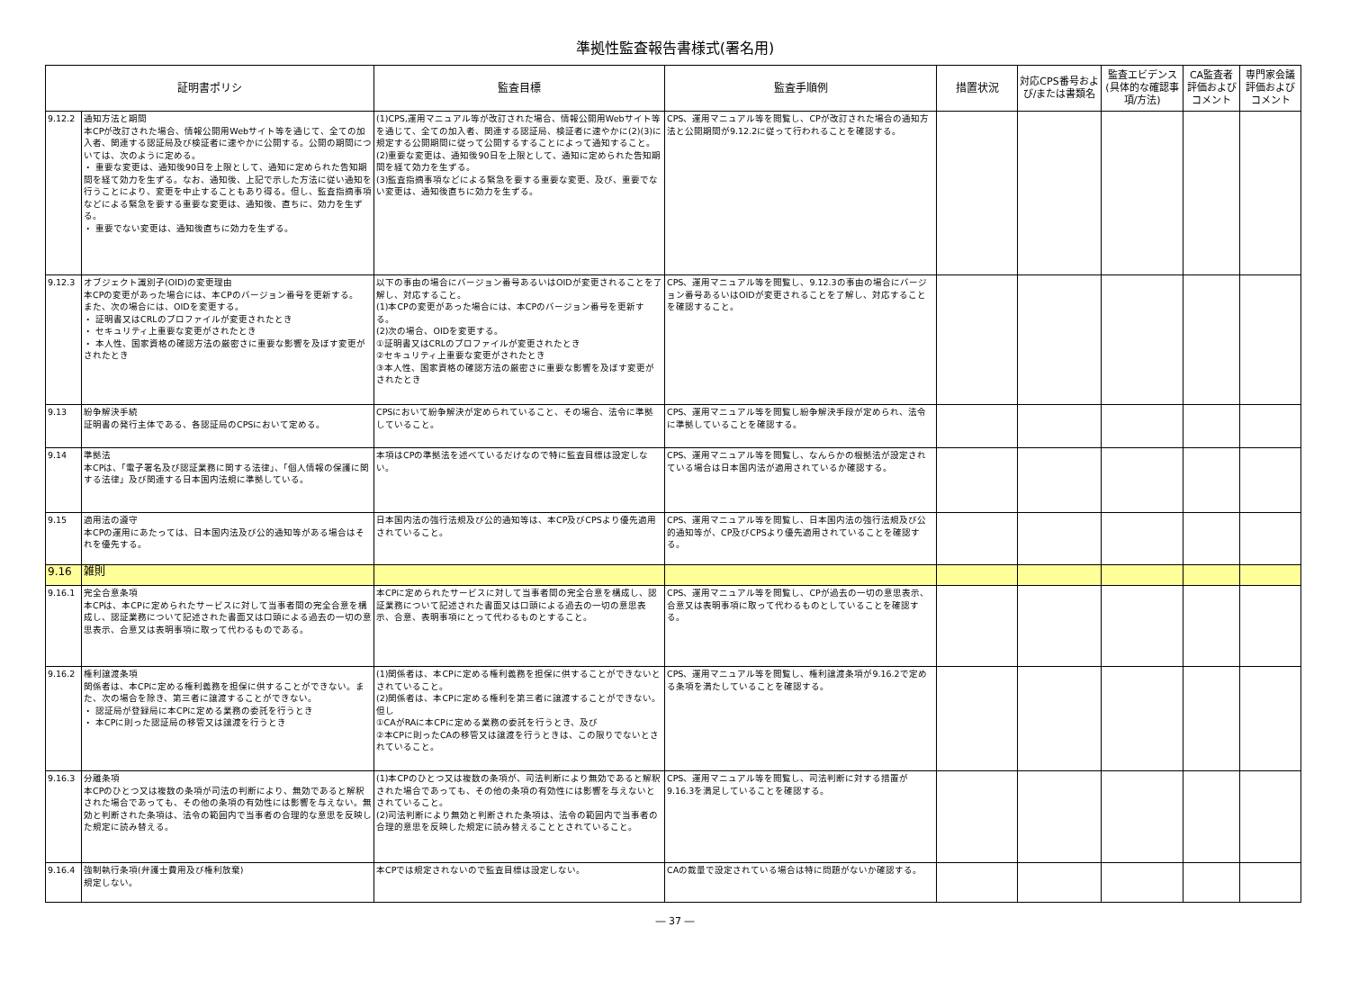準拠性監査報告書様式(署名用)
| 証明書ポリシ | | 監査目標 | 監査手順例 | 措置状況 | 対応CPS番号および/または書類名 | 監査エビデンス(具体的な確認事項/方法) | CA監査者評価およびコメント | 専門家会議評価およびコメント |
| --- | --- | --- | --- | --- | --- | --- | --- | --- |
| 9.12.2 | 通知方法と期間 本CPが改訂された場合、情報公開用Webサイト等を通じて、全ての加入者、関連する認証局及び検証者に速やかに公開する。公開の期間については、次のように定める。 ・ 重要な変更は、通知後90日を上限として、通知に定められた告知期間を経て効力を生ずる。なお、通知後、上記で示した方法に従い通知を行うことにより、変更を中止することもあり得る。但し、監査指摘事項などによる緊急を要する重要な変更は、通知後、直ちに、効力を生ずる。 ・ 重要でない変更は、通知後直ちに効力を生ずる。 | (1)CPS,運用マニュアル等が改訂された場合、情報公開用Webサイト等を通じて、全ての加入者、関連する認証局、検証者に速やかに(2)(3)に規定する公開期間に従って公開するすることによって通知すること。 (2)重要な変更は、通知後90日を上限として、通知に定められた告知期間を経て効力を生ずる。 (3)監査指摘事項などによる緊急を要する重要な変更、及び、重要でない変更は、通知後直ちに効力を生ずる。 | CPS、運用マニュアル等を閲覧し、CPが改訂された場合の通知方法と公開期間が9.12.2に従って行われることを確認する。 | | | | | |
| 9.12.3 | オブジェクト識別子(OID)の変更理由 本CPの変更があった場合には、本CPのバージョン番号を更新する。 また、次の場合には、OIDを変更する。 ・ 証明書又はCRLのプロファイルが変更されたとき ・ セキュリティ上重要な変更がされたとき ・ 本人性、国家資格の確認方法の厳密さに重要な影響を及ぼす変更がされたとき | 以下の事由の場合にバージョン番号あるいはOIDが変更されることを了解し、対応すること。 (1)本CPの変更があった場合には、本CPのバージョン番号を更新する。 (2)次の場合、OIDを変更する。 ①証明書又はCRLのプロファイルが変更されたとき ②セキュリティ上重要な変更がされたとき ③本人性、国家資格の確認方法の厳密さに重要な影響を及ぼす変更がされたとき | CPS、運用マニュアル等を閲覧し、9.12.3の事由の場合にバージョン番号あるいはOIDが変更されることを了解し、対応することを確認すること。 | | | | | |
| 9.13 | 紛争解決手続 証明書の発行主体である、各認証局のCPSにおいて定める。 | CPSにおいて紛争解決が定められていること、その場合、法令に準拠していること。 | CPS、運用マニュアル等を閲覧し紛争解決手段が定められ、法令に準拠していることを確認する。 | | | | | |
| 9.14 | 準拠法 本CPは、「電子署名及び認証業務に関する法律」、「個人情報の保護に関する法律」及び関連する日本国内法規に準拠している。 | 本項はCPの準拠法を述べているだけなので特に監査目標は設定しない。 | CPS、運用マニュアル等を閲覧し、なんらかの根拠法が設定されている場合は日本国内法が適用されているか確認する。 | | | | | |
| 9.15 | 適用法の遵守 本CPの運用にあたっては、日本国内法及び公的通知等がある場合はそれを優先する。 | 日本国内法の強行法規及び公的通知等は、本CP及びCPSより優先適用されていること。 | CPS、運用マニュアル等を閲覧し、日本国内法の強行法規及び公的通知等が、CP及びCPSより優先適用されていることを確認する。 | | | | | |
| 9.16 | 雑則 | | | | | | | |
| 9.16.1 | 完全合意条項 本CPは、本CPに定められたサービスに対して当事者間の完全合意を構成し、認証業務について記述された書面又は口頭による過去の一切の意思表示、合意又は表明事項に取って代わるものである。 | 本CPに定められたサービスに対して当事者間の完全合意を構成し、認証業務について記述された書面又は口頭による過去の一切の意思表示、合意、表明事項にとって代わるものとすること。 | CPS、運用マニュアル等を閲覧し、CPが過去の一切の意思表示、合意又は表明事項に取って代わるものとしていることを確認する。 | | | | | |
| 9.16.2 | 権利譲渡条項 関係者は、本CPに定める権利義務を担保に供することができない。また、次の場合を除き、第三者に譲渡することができない。 ・ 認証局が登録局に本CPに定める業務の委託を行うとき ・ 本CPに則った認証局の移管又は譲渡を行うとき | (1)関係者は、本CPに定める権利義務を担保に供することができないとされていること。 (2)関係者は、本CPに定める権利を第三者に譲渡することができない。但し ①CAがRAに本CPに定める業務の委託を行うとき、及び ②本CPに則ったCAの移管又は譲渡を行うときは、この限りでないとされていること。 | CPS、運用マニュアル等を閲覧し、権利譲渡条項が9.16.2で定める条項を満たしていることを確認する。 | | | | | |
| 9.16.3 | 分離条項 本CPのひとつ又は複数の条項が司法の判断により、無効であると解釈された場合であっても、その他の条項の有効性には影響を与えない。無効と判断された条項は、法令の範囲内で当事者の合理的な意思を反映した規定に読み替える。 | (1)本CPのひとつ又は複数の条項が、司法判断により無効であると解釈された場合であっても、その他の条項の有効性には影響を与えないとされていること。 (2)司法判断により無効と判断された条項は、法令の範囲内で当事者の合理的意思を反映した規定に読み替えることとされていること。 | CPS、運用マニュアル等を閲覧し、司法判断に対する措置が9.16.3を満足していることを確認する。 | | | | | |
| 9.16.4 | 強制執行条項(弁護士費用及び権利放棄) 規定しない。 | 本CPでは規定されないので監査目標は設定しない。 | CAの裁量で設定されている場合は特に問題がないか確認する。 | | | | | |
― 37 ―